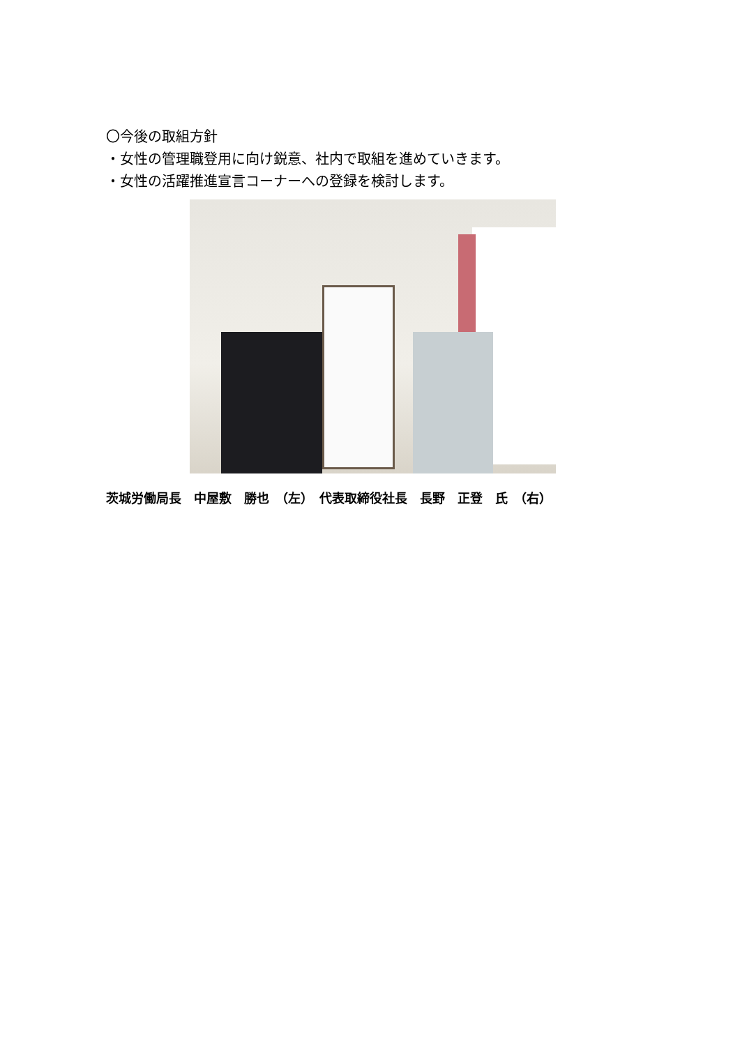〇今後の取組方針
・女性の管理職登用に向け鋭意、社内で取組を進めていきます。
・女性の活躍推進宣言コーナーへの登録を検討します。
茨城労働局長　中屋敷　勝也　（左）　代表取締役社長　長野　正登　氏　（右）